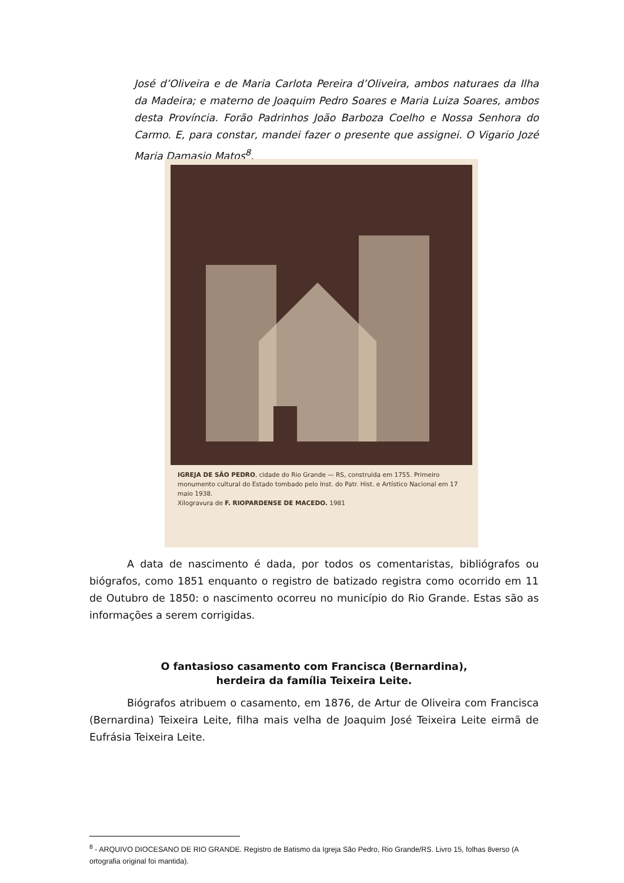José d’Oliveira e de Maria Carlota Pereira d’Oliveira, ambos naturaes da Ilha da Madeira; e materno de Joaquim Pedro Soares e Maria Luiza Soares, ambos desta Província. Forão Padrinhos João Barboza Coelho e Nossa Senhora do Carmo. E, para constar, mandei fazer o presente que assignei. O Vigario Jozé Maria Damasio Matos<sup>8</sup>.
IGREJA DE SÃO PEDRO, cidade do Rio Grande — RS, construída em 1755. Primeiro monumento cultural do Estado tombado pelo Inst. do Patr. Hist. e Artístico Nacional em 17 maio 1938.
Xilogravura de F. RIOPARDENSE DE MACEDO. 1981
A data de nascimento é dada, por todos os comentaristas, bibliógrafos ou biógrafos, como 1851 enquanto o registro de batizado registra como ocorrido em 11 de Outubro de 1850: o nascimento ocorreu no município do Rio Grande. Estas são as informações a serem corrigidas.
O fantasioso casamento com Francisca (Bernardina),
herdeira da família Teixeira Leite.
Biógrafos atribuem o casamento, em 1876, de Artur de Oliveira com Francisca (Bernardina) Teixeira Leite, filha mais velha de Joaquim José Teixeira Leite eirmã de Eufrásia Teixeira Leite.
<sup>8</sup> - ARQUIVO DIOCESANO DE RIO GRANDE. Registro de Batismo da Igreja São Pedro, Rio Grande/RS. Livro 15, folhas 8verso (A ortografia original foi mantida).